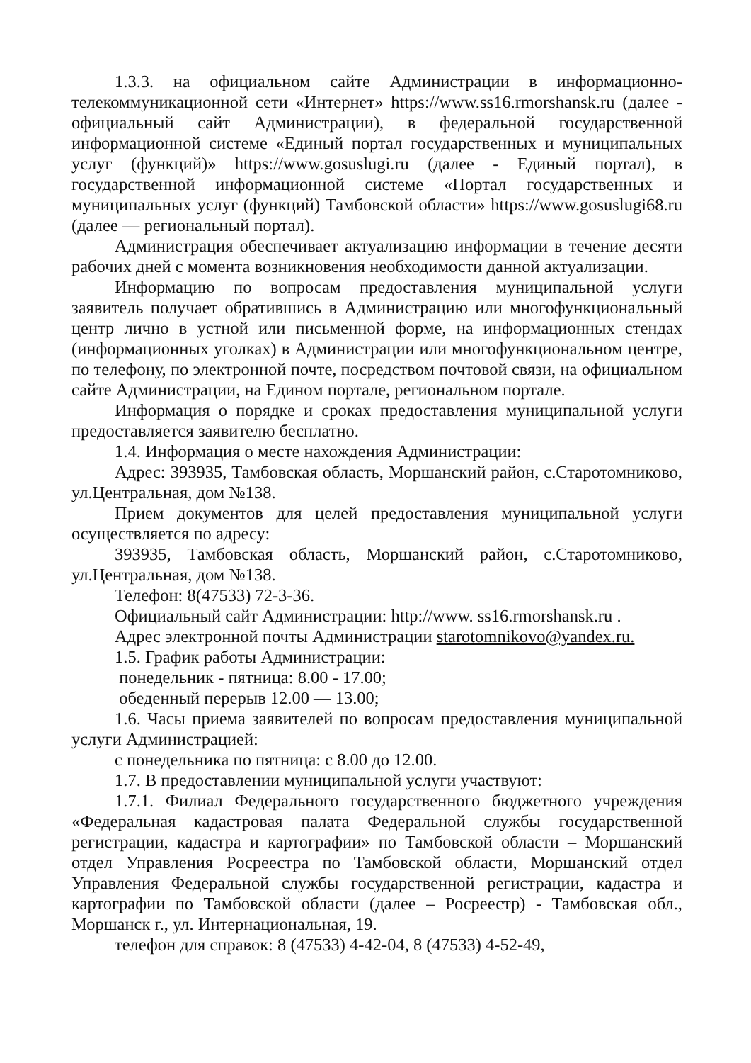1.3.3. на официальном сайте Администрации в информационно-телекоммуникационной сети «Интернет» https://www.ss16.rmorshansk.ru (далее - официальный сайт Администрации), в федеральной государственной информационной системе «Единый портал государственных и муниципальных услуг (функций)» https://www.gosuslugi.ru (далее - Единый портал), в государственной информационной системе «Портал государственных и муниципальных услуг (функций) Тамбовской области» https://www.gosuslugi68.ru (далее — региональный портал).
Администрация обеспечивает актуализацию информации в течение десяти рабочих дней с момента возникновения необходимости данной актуализации.
Информацию по вопросам предоставления муниципальной услуги заявитель получает обратившись в Администрацию или многофункциональный центр лично в устной или письменной форме, на информационных стендах (информационных уголках) в Администрации или многофункциональном центре, по телефону, по электронной почте, посредством почтовой связи, на официальном сайте Администрации, на Едином портале, региональном портале.
Информация о порядке и сроках предоставления муниципальной услуги предоставляется заявителю бесплатно.
1.4. Информация о месте нахождения Администрации:
Адрес: 393935, Тамбовская область, Моршанский район, с.Старотомниково, ул.Центральная, дом №138.
Прием документов для целей предоставления муниципальной услуги осуществляется по адресу:
393935, Тамбовская область, Моршанский район, с.Старотомниково, ул.Центральная, дом №138.
Телефон: 8(47533) 72-3-36.
Официальный сайт Администрации: http://www. ss16.rmorshansk.ru .
Адрес электронной почты Администрации starotomnikovo@yandex.ru.
1.5. График работы Администрации:
понедельник - пятница: 8.00 - 17.00;
обеденный перерыв 12.00 — 13.00;
1.6. Часы приема заявителей по вопросам предоставления муниципальной услуги Администрацией:
с понедельника по пятница: с 8.00 до 12.00.
1.7. В предоставлении муниципальной услуги участвуют:
1.7.1. Филиал Федерального государственного бюджетного учреждения «Федеральная кадастровая палата Федеральной службы государственной регистрации, кадастра и картографии» по Тамбовской области – Моршанский отдел Управления Росреестра по Тамбовской области, Моршанский отдел Управления Федеральной службы государственной регистрации, кадастра и картографии по Тамбовской области (далее – Росреестр) - Тамбовская обл., Моршанск г., ул. Интернациональная, 19.
телефон для справок: 8 (47533) 4-42-04, 8 (47533) 4-52-49,